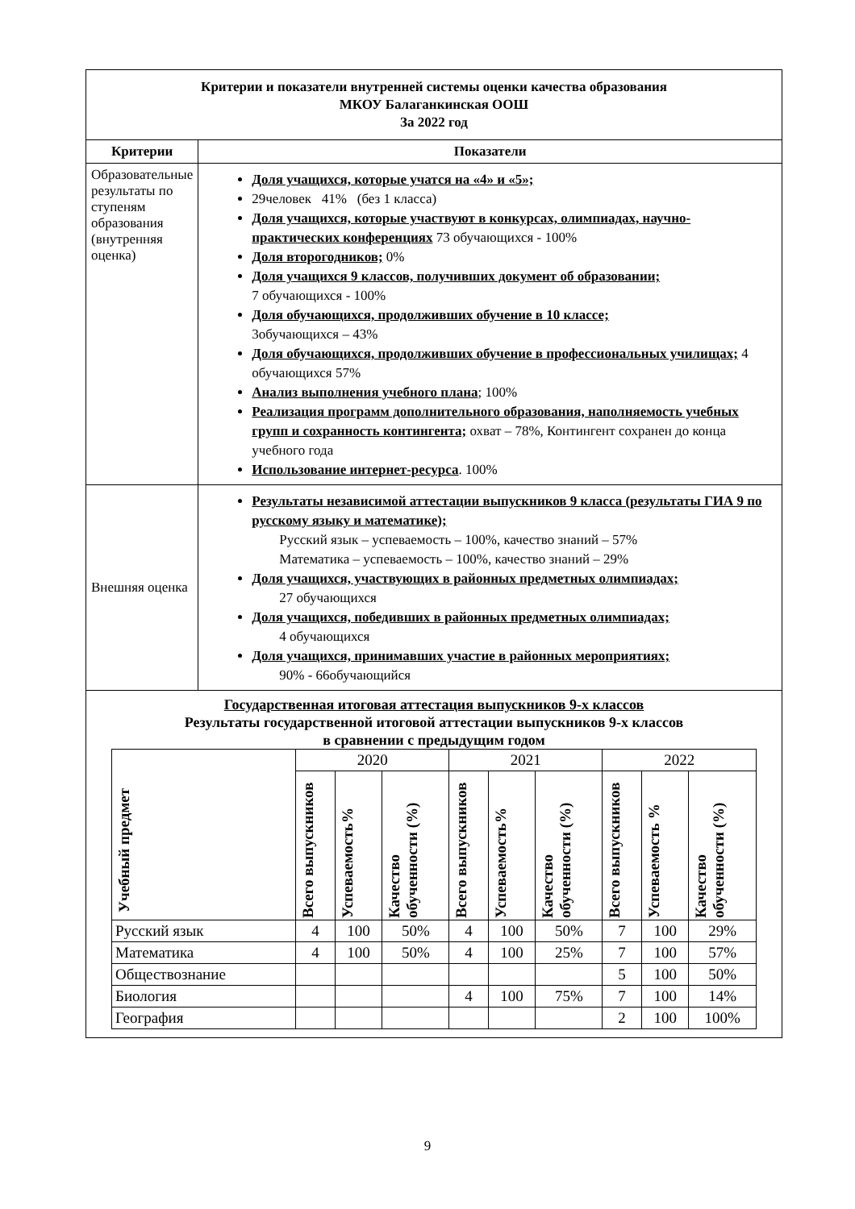| Критерии и показатели внутренней системы оценки качества образования МКОУ Балаганкинская ООШ За 2022 год | |
| Критерии | Показатели |
| Образовательные результаты по ступеням образования (внутренняя оценка) | Доля учащихся, которые учатся на «4» и «5»; 29человек 41% (без 1 класса) Доля учащихся, которые участвуют в конкурсах, олимпиадах, научно-практических конференциях 73 обучающихся - 100% Доля второгодников; 0% Доля учащихся 9 классов, получивших документ об образовании; 7 обучающихся - 100% Доля обучающихся, продолживших обучение в 10 классе; 3обучающихся – 43% Доля обучающихся, продолживших обучение в профессиональных училищах; 4 обучающихся 57% Анализ выполнения учебного плана ; 100% Реализация программ дополнительного образования, наполняемость учебных групп и сохранность контингента; охват – 78%, Контингент сохранен до конца учебного года Использование интернет-ресурса . 100% |
| Внешняя оценка | Результаты независимой аттестации выпускников 9 класса (результаты ГИА 9 по русскому языку и математике); Русский язык – успеваемость – 100%, качество знаний – 57% Математика – успеваемость – 100%, качество знаний – 29% Доля учащихся, участвующих в районных предметных олимпиадах; 27 обучающихся Доля учащихся, победивших в районных предметных олимпиадах; 4 обучающихся Доля учащихся, принимавших участие в районных мероприятиях; 90% - 66обучающийся |
| Государственная итоговая аттестация выпускников 9-х классов Результаты государственной итоговой аттестации выпускников 9-х классов в сравнении с предыдущим годом / Учебный предмет / 2020 / / / 2021 / / / 2022 / / / / --- / --- / --- / --- / --- / --- / --- / --- / --- / --- / / / Всего выпускников / Успеваемость% / Качество обученности (%) / Всего выпускников / Успеваемость% / Качество обученности (%) / Всего выпускников / Успеваемость % / Качество обученности (%) / / Русский язык / 4 / 100 / 50% / 4 / 100 / 50% / 7 / 100 / 29% / / Математика / 4 / 100 / 50% / 4 / 100 / 25% / 7 / 100 / 57% / / Обществознание / / / / / / / 5 / 100 / 50% / / Биология / / / / 4 / 100 / 75% / 7 / 100 / 14% / / География / / / / / / / 2 / 100 / 100% / | |
9